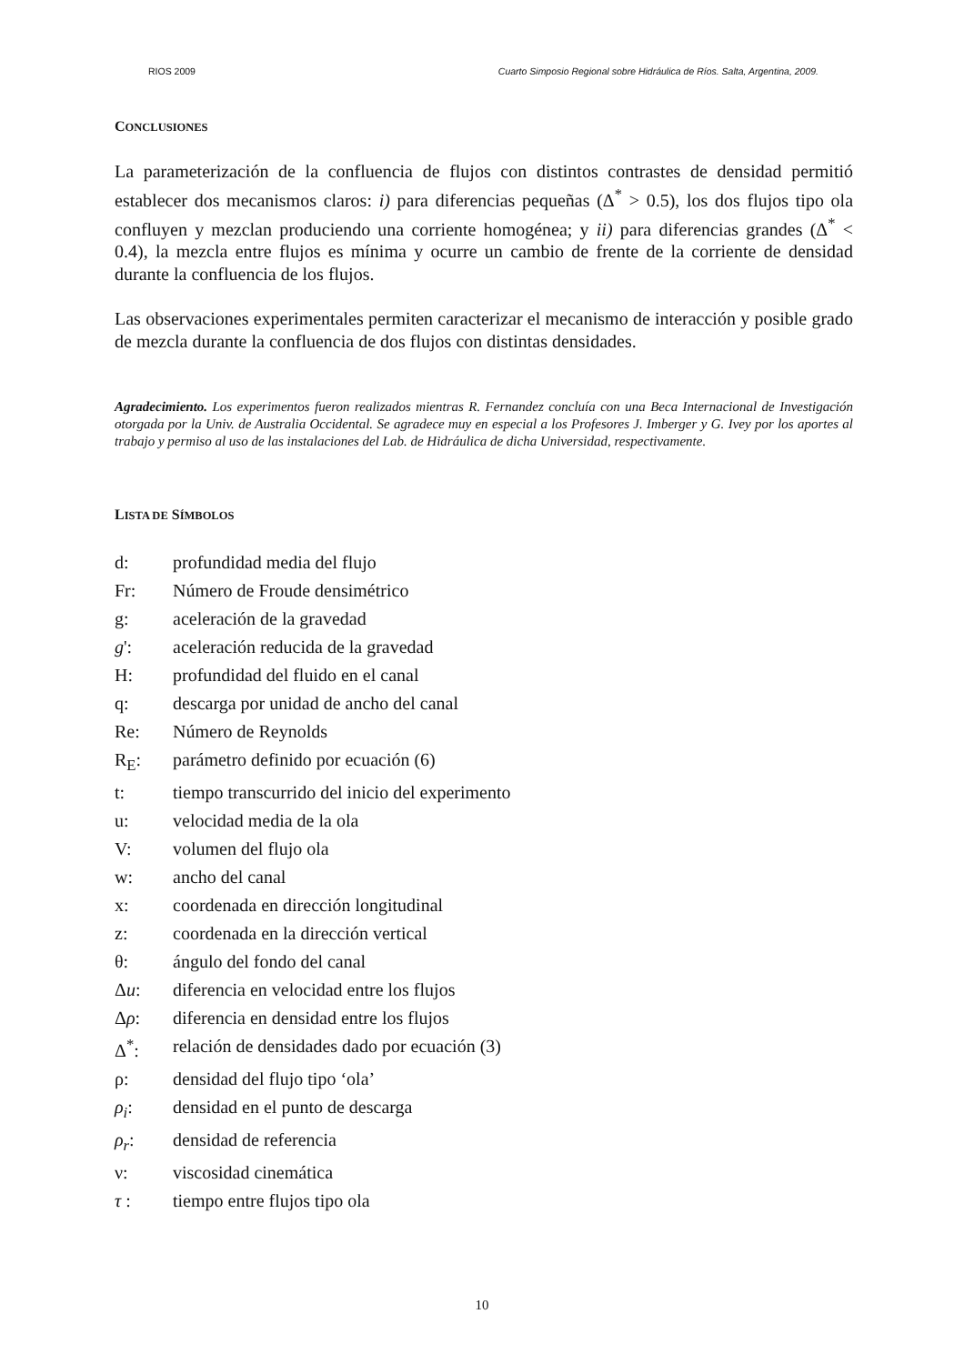RIOS 2009 Cuarto Simposio Regional sobre Hidráulica de Ríos. Salta, Argentina, 2009.
CONCLUSIONES
La parameterización de la confluencia de flujos con distintos contrastes de densidad permitió establecer dos mecanismos claros: i) para diferencias pequeñas (Δ<sup>*</sup> > 0.5), los dos flujos tipo ola confluyen y mezclan produciendo una corriente homogénea; y ii) para diferencias grandes (Δ<sup>*</sup> < 0.4), la mezcla entre flujos es mínima y ocurre un cambio de frente de la corriente de densidad durante la confluencia de los flujos.
Las observaciones experimentales permiten caracterizar el mecanismo de interacción y posible grado de mezcla durante la confluencia de dos flujos con distintas densidades.
Agradecimiento. Los experimentos fueron realizados mientras R. Fernandez concluía con una Beca Internacional de Investigación otorgada por la Univ. de Australia Occidental. Se agradece muy en especial a los Profesores J. Imberger y G. Ivey por los aportes al trabajo y permiso al uso de las instalaciones del Lab. de Hidráulica de dicha Universidad, respectivamente.
LISTA DE SÍMBOLOS
| d: | profundidad media del flujo |
| Fr: | Número de Froude densimétrico |
| g: | aceleración de la gravedad |
| g ': | aceleración reducida de la gravedad |
| H: | profundidad del fluido en el canal |
| q: | descarga por unidad de ancho del canal |
| Re: | Número de Reynolds |
| R<sub>E</sub>: | parámetro definido por ecuación (6) |
| t: | tiempo transcurrido del inicio del experimento |
| u: | velocidad media de la ola |
| V: | volumen del flujo ola |
| w: | ancho del canal |
| x: | coordenada en dirección longitudinal |
| z: | coordenada en la dirección vertical |
| θ: | ángulo del fondo del canal |
| Δ u : | diferencia en velocidad entre los flujos |
| Δ ρ : | diferencia en densidad entre los flujos |
| Δ<sup>*</sup>: | relación de densidades dado por ecuación (3) |
| ρ: | densidad del flujo tipo ‘ola’ |
| ρ<sub>i</sub> : | densidad en el punto de descarga |
| ρ<sub>r</sub> : | densidad de referencia |
| ν: | viscosidad cinemática |
| τ : | tiempo entre flujos tipo ola |
10